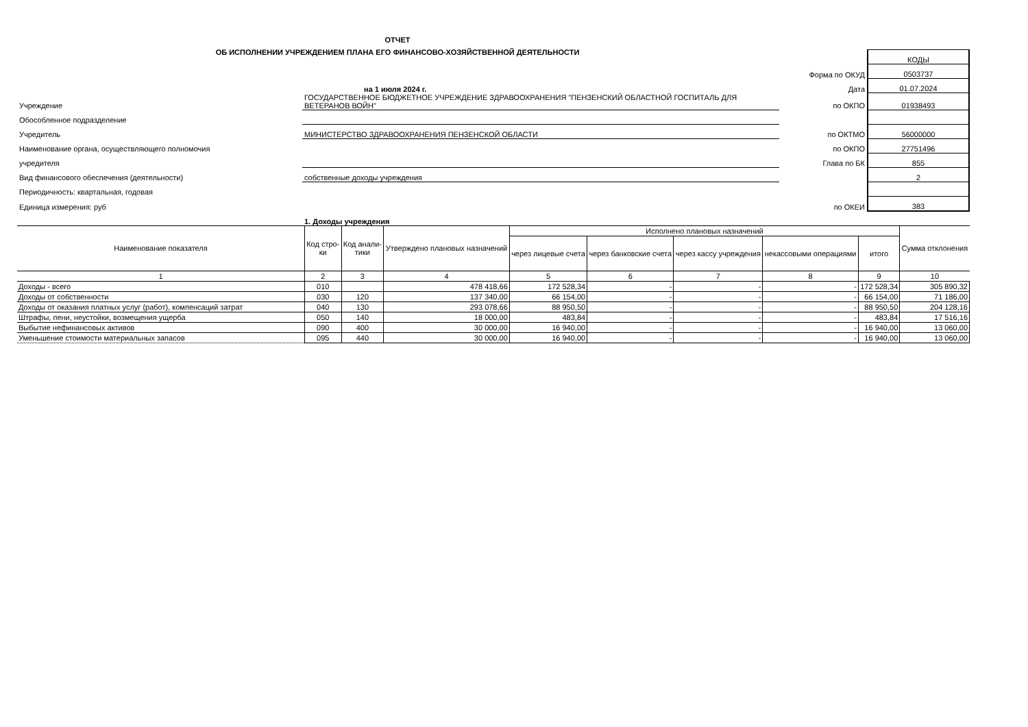ОТЧЕТ
ОБ ИСПОЛНЕНИИ УЧРЕЖДЕНИЕМ ПЛАНА ЕГО ФИНАНСОВО-ХОЗЯЙСТВЕННОЙ ДЕЯТЕЛЬНОСТИ
| | | | КОДЫ |
| | | Форма по ОКУД | 0503737 |
| | на 1 июля 2024 г. | Дата | 01.07.2024 |
| Учреждение | ГОСУДАРСТВЕННОЕ БЮДЖЕТНОЕ УЧРЕЖДЕНИЕ ЗДРАВООХРАНЕНИЯ "ПЕНЗЕНСКИЙ ОБЛАСТНОЙ ГОСПИТАЛЬ ДЛЯ ВЕТЕРАНОВ ВОЙН" | по ОКПО | 01938493 |
| Обособленное подразделение | | | |
| Учредитель | МИНИСТЕРСТВО ЗДРАВООХРАНЕНИЯ ПЕНЗЕНСКОЙ ОБЛАСТИ | по ОКТМО | 56000000 |
| Наименование органа, осуществляющего полномочия | | по ОКПО | 27751496 |
| учредителя | | Глава по БК | 855 |
| Вид финансового обеспечения (деятельности) | собственные доходы учреждения | | 2 |
| Периодичность: квартальная, годовая | | | |
| Единица измерения: руб | | по ОКЕИ | 383 |
| | 1. Доходы учреждения | | |
| Наименование показателя | Код стро- ки | Код анали- тики | Утверждено плановых назначений | Исполнено плановых назначений | | | | | Сумма отклонения |
| --- | --- | --- | --- | --- | --- | --- | --- | --- | --- |
| | | | | через лицевые счета | через банковские счета | через кассу учреждения | некассовыми операциями | итого | |
| 1 | 2 | 3 | 4 | 5 | 6 | 7 | 8 | 9 | 10 |
| Доходы - всего | 010 | | 478 418,66 | 172 528,34 | - | - | - | 172 528,34 | 305 890,32 |
| Доходы от собственности | 030 | 120 | 137 340,00 | 66 154,00 | - | - | - | 66 154,00 | 71 186,00 |
| Доходы от оказания платных услуг (работ), компенсаций затрат | 040 | 130 | 293 078,66 | 88 950,50 | - | - | - | 88 950,50 | 204 128,16 |
| Штрафы, пени, неустойки, возмещения ущерба | 050 | 140 | 18 000,00 | 483,84 | - | - | - | 483,84 | 17 516,16 |
| Выбытие нефинансовых активов | 090 | 400 | 30 000,00 | 16 940,00 | - | - | - | 16 940,00 | 13 060,00 |
| Уменьшение стоимости материальных запасов | 095 | 440 | 30 000,00 | 16 940,00 | - | - | - | 16 940,00 | 13 060,00 |